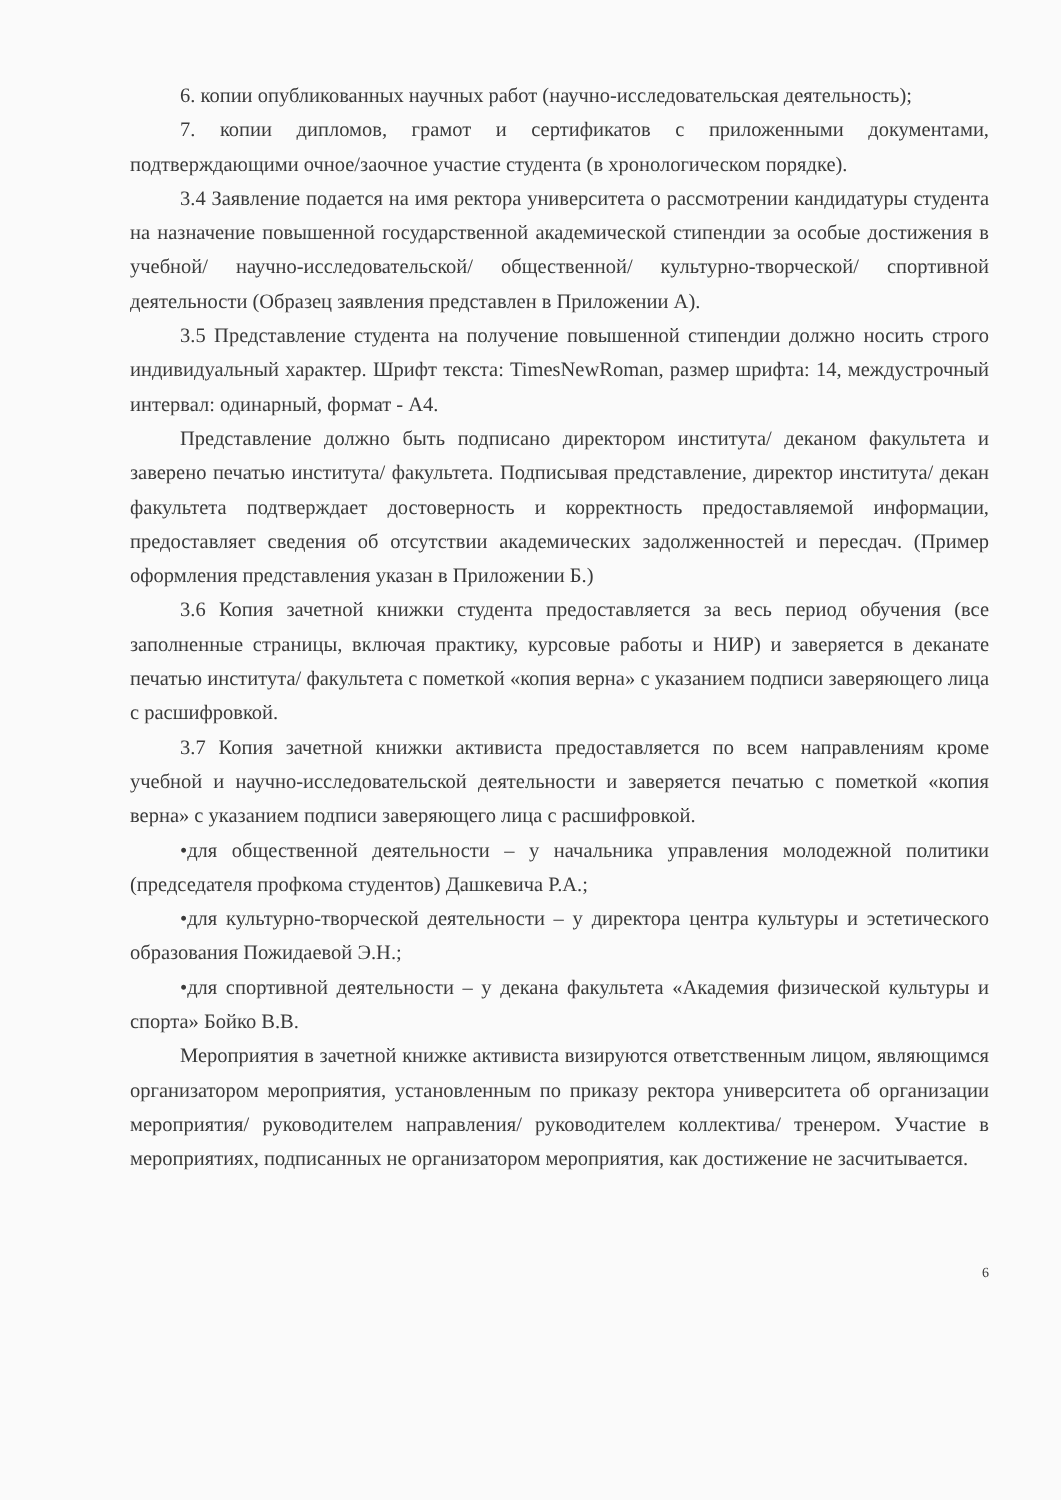6. копии опубликованных научных работ (научно-исследовательская деятельность);
7. копии дипломов, грамот и сертификатов с приложенными документами, подтверждающими очное/заочное участие студента (в хронологическом порядке).
3.4 Заявление подается на имя ректора университета о рассмотрении кандидатуры студента на назначение повышенной государственной академической стипендии за особые достижения в учебной/ научно-исследовательской/ общественной/ культурно-творческой/ спортивной деятельности (Образец заявления представлен в Приложении А).
3.5 Представление студента на получение повышенной стипендии должно носить строго индивидуальный характер. Шрифт текста: TimesNewRoman, размер шрифта: 14, междустрочный интервал: одинарный, формат - А4.
Представление должно быть подписано директором института/ деканом факультета и заверено печатью института/ факультета. Подписывая представление, директор института/ декан факультета подтверждает достоверность и корректность предоставляемой информации, предоставляет сведения об отсутствии академических задолженностей и пересдач. (Пример оформления представления указан в Приложении Б.)
3.6 Копия зачетной книжки студента предоставляется за весь период обучения (все заполненные страницы, включая практику, курсовые работы и НИР) и заверяется в деканате печатью института/ факультета с пометкой «копия верна» с указанием подписи заверяющего лица с расшифровкой.
3.7 Копия зачетной книжки активиста предоставляется по всем направлениям кроме учебной и научно-исследовательской деятельности и заверяется печатью с пометкой «копия верна» с указанием подписи заверяющего лица с расшифровкой.
•для общественной деятельности – у начальника управления молодежной политики (председателя профкома студентов) Дашкевича Р.А.;
•для культурно-творческой деятельности – у директора центра культуры и эстетического образования Пожидаевой Э.Н.;
•для спортивной деятельности – у декана факультета «Академия физической культуры и спорта» Бойко В.В.
Мероприятия в зачетной книжке активиста визируются ответственным лицом, являющимся организатором мероприятия, установленным по приказу ректора университета об организации мероприятия/ руководителем направления/ руководителем коллектива/ тренером. Участие в мероприятиях, подписанных не организатором мероприятия, как достижение не засчитывается.
6